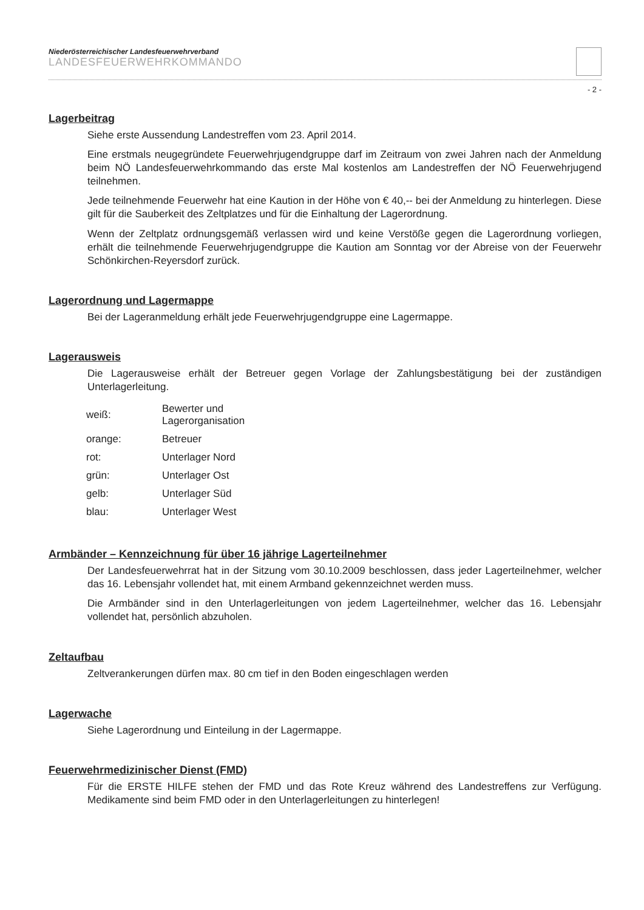Niederösterreichischer Landesfeuerwehrverband
LANDESFEUERWEHRKOMMANDO
- 2 -
Lagerbeitrag
Siehe erste Aussendung Landestreffen vom 23. April 2014.
Eine erstmals neugegründete Feuerwehrjugendgruppe darf im Zeitraum von zwei Jahren nach der Anmeldung beim NÖ Landesfeuerwehrkommando das erste Mal kostenlos am Landestreffen der NÖ Feuerwehrjugend teilnehmen.
Jede teilnehmende Feuerwehr hat eine Kaution in der Höhe von € 40,-- bei der Anmeldung zu hinterlegen. Diese gilt für die Sauberkeit des Zeltplatzes und für die Einhaltung der Lagerordnung.
Wenn der Zeltplatz ordnungsgemäß verlassen wird und keine Verstöße gegen die Lagerordnung vorliegen, erhält die teilnehmende Feuerwehrjugendgruppe die Kaution am Sonntag vor der Abreise von der Feuerwehr Schönkirchen-Reyersdorf zurück.
Lagerordnung und Lagermappe
Bei der Lageranmeldung erhält jede Feuerwehrjugendgruppe eine Lagermappe.
Lagerausweis
Die Lagerausweise erhält der Betreuer gegen Vorlage der Zahlungsbestätigung bei der zuständigen Unterlagerleitung.
| weiß: | Bewerter und Lagerorganisation |
| orange: | Betreuer |
| rot: | Unterlager Nord |
| grün: | Unterlager Ost |
| gelb: | Unterlager Süd |
| blau: | Unterlager West |
Armbänder – Kennzeichnung für über 16 jährige Lagerteilnehmer
Der Landesfeuerwehrrat hat in der Sitzung vom 30.10.2009 beschlossen, dass jeder Lagerteilnehmer, welcher das 16. Lebensjahr vollendet hat, mit einem Armband gekennzeichnet werden muss.
Die Armbänder sind in den Unterlagerleitungen von jedem Lagerteilnehmer, welcher das 16. Lebensjahr vollendet hat, persönlich abzuholen.
Zeltaufbau
Zeltverankerungen dürfen max. 80 cm tief in den Boden eingeschlagen werden
Lagerwache
Siehe Lagerordnung und Einteilung in der Lagermappe.
Feuerwehrmedizinischer Dienst (FMD)
Für die ERSTE HILFE stehen der FMD und das Rote Kreuz während des Landestreffens zur Verfügung. Medikamente sind beim FMD oder in den Unterlagerleitungen zu hinterlegen!